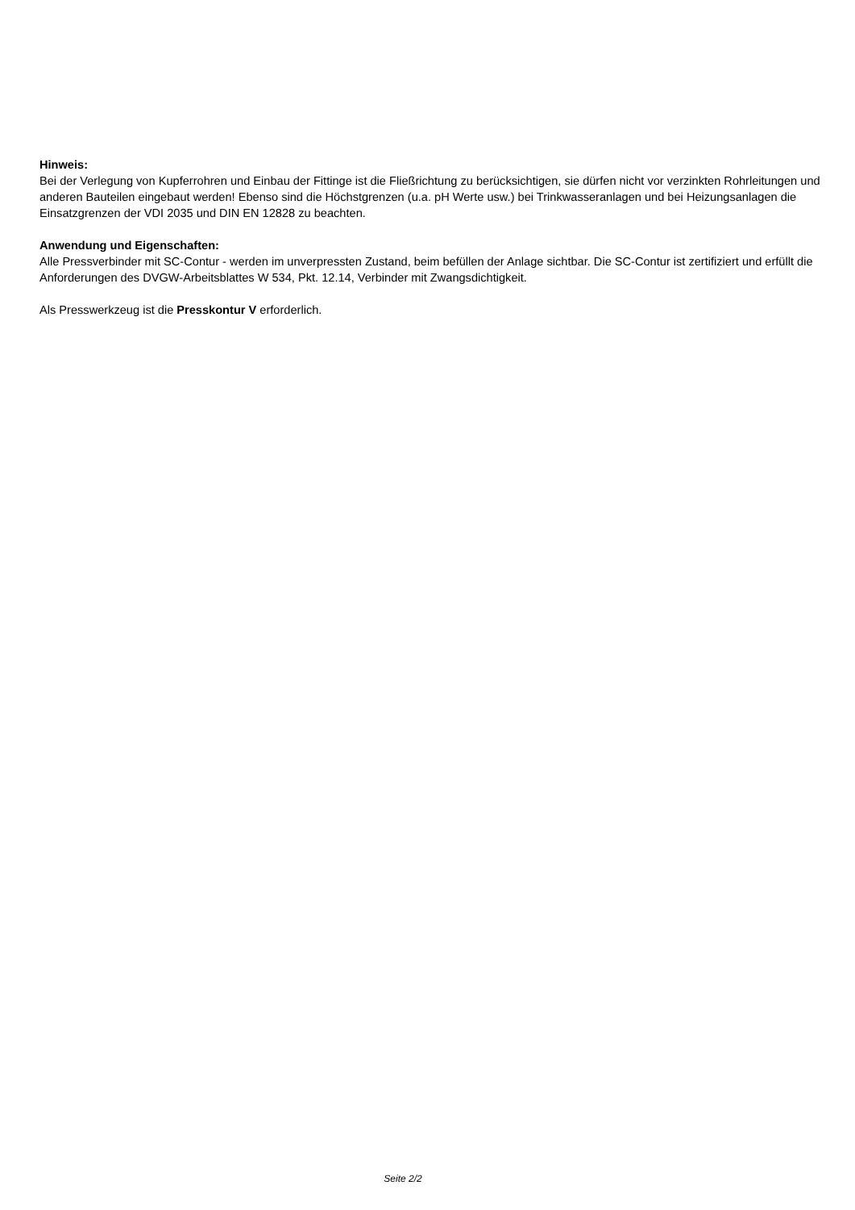Hinweis:
Bei der Verlegung von Kupferrohren und Einbau der Fittinge ist die Fließrichtung zu berücksichtigen, sie dürfen nicht vor verzinkten Rohrleitungen und anderen Bauteilen eingebaut werden! Ebenso sind die Höchstgrenzen (u.a. pH Werte usw.) bei Trinkwasseranlagen und bei Heizungsanlagen die Einsatzgrenzen der VDI 2035 und DIN EN 12828 zu beachten.
Anwendung und Eigenschaften:
Alle Pressverbinder mit SC-Contur - werden im unverpressten Zustand, beim befüllen der Anlage sichtbar. Die SC-Contur ist zertifiziert und erfüllt die Anforderungen des DVGW-Arbeitsblattes W 534, Pkt. 12.14, Verbinder mit Zwangsdichtigkeit.
Als Presswerkzeug ist die Presskontur V erforderlich.
Seite 2/2